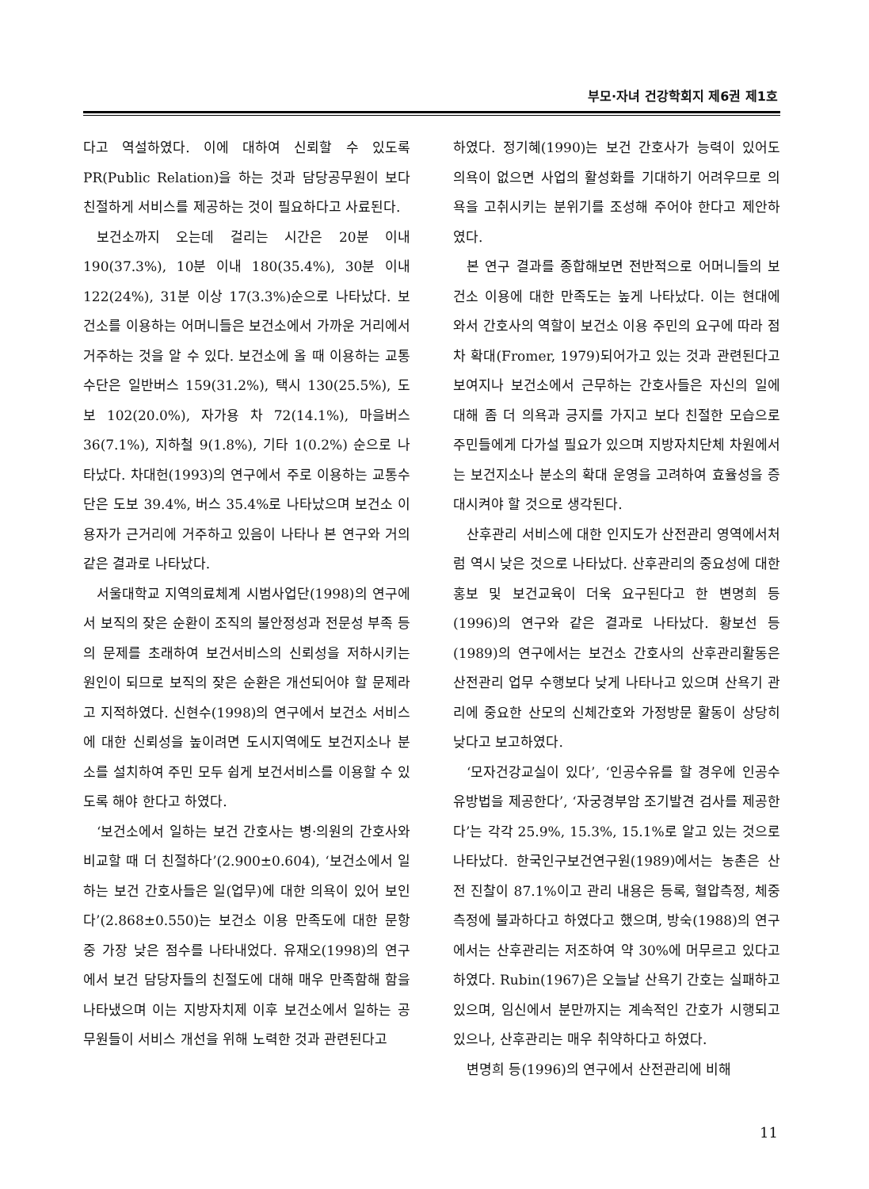부모·자녀 건강학회지 제6권 제1호
다고 역설하였다. 이에 대하여 신뢰할 수 있도록 PR(Public Relation)을 하는 것과 담당공무원이 보다 친절하게 서비스를 제공하는 것이 필요하다고 사료된다.
보건소까지 오는데 걸리는 시간은 20분 이내 190(37.3%), 10분 이내 180(35.4%), 30분 이내 122(24%), 31분 이상 17(3.3%)순으로 나타났다. 보건소를 이용하는 어머니들은 보건소에서 가까운 거리에서 거주하는 것을 알 수 있다. 보건소에 올 때 이용하는 교통수단은 일반버스 159(31.2%), 택시 130(25.5%), 도보 102(20.0%), 자가용 차 72(14.1%), 마을버스 36(7.1%), 지하철 9(1.8%), 기타 1(0.2%) 순으로 나타났다. 차대헌(1993)의 연구에서 주로 이용하는 교통수단은 도보 39.4%, 버스 35.4%로 나타났으며 보건소 이용자가 근거리에 거주하고 있음이 나타나 본 연구와 거의 같은 결과로 나타났다.
서울대학교 지역의료체계 시범사업단(1998)의 연구에서 보직의 잦은 순환이 조직의 불안정성과 전문성 부족 등의 문제를 초래하여 보건서비스의 신뢰성을 저하시키는 원인이 되므로 보직의 잦은 순환은 개선되어야 할 문제라고 지적하였다. 신현수(1998)의 연구에서 보건소 서비스에 대한 신뢰성을 높이려면 도시지역에도 보건지소나 분소를 설치하여 주민 모두 쉽게 보건서비스를 이용할 수 있도록 해야 한다고 하였다.
‘보건소에서 일하는 보건 간호사는 병·의원의 간호사와 비교할 때 더 친절하다’(2.900±0.604), ‘보건소에서 일하는 보건 간호사들은 일(업무)에 대한 의욕이 있어 보인다’(2.868±0.550)는 보건소 이용 만족도에 대한 문항 중 가장 낮은 점수를 나타내었다. 유재오(1998)의 연구에서 보건 담당자들의 친절도에 대해 매우 만족함해 함을 나타냈으며 이는 지방자치제 이후 보건소에서 일하는 공무원들이 서비스 개선을 위해 노력한 것과 관련된다고
하였다. 정기혜(1990)는 보건 간호사가 능력이 있어도 의욕이 없으면 사업의 활성화를 기대하기 어려우므로 의욕을 고취시키는 분위기를 조성해 주어야 한다고 제안하였다.
본 연구 결과를 종합해보면 전반적으로 어머니들의 보건소 이용에 대한 만족도는 높게 나타났다. 이는 현대에 와서 간호사의 역할이 보건소 이용 주민의 요구에 따라 점차 확대(Fromer, 1979)되어가고 있는 것과 관련된다고 보여지나 보건소에서 근무하는 간호사들은 자신의 일에 대해 좀 더 의욕과 긍지를 가지고 보다 친절한 모습으로 주민들에게 다가설 필요가 있으며 지방자치단체 차원에서는 보건지소나 분소의 확대 운영을 고려하여 효율성을 증대시켜야 할 것으로 생각된다.
산후관리 서비스에 대한 인지도가 산전관리 영역에서처럼 역시 낮은 것으로 나타났다. 산후관리의 중요성에 대한 홍보 및 보건교육이 더욱 요구된다고 한 변명희 등(1996)의 연구와 같은 결과로 나타났다. 황보선 등(1989)의 연구에서는 보건소 간호사의 산후관리활동은 산전관리 업무 수행보다 낮게 나타나고 있으며 산욕기 관리에 중요한 산모의 신체간호와 가정방문 활동이 상당히 낮다고 보고하였다.
‘모자건강교실이 있다’, ‘인공수유를 할 경우에 인공수유방법을 제공한다’, ‘자궁경부암 조기발견 검사를 제공한다’는 각각 25.9%, 15.3%, 15.1%로 알고 있는 것으로 나타났다. 한국인구보건연구원(1989)에서는 농촌은 산전 진찰이 87.1%이고 관리 내용은 등록, 혈압측정, 체중측정에 불과하다고 하였다고 했으며, 방숙(1988)의 연구에서는 산후관리는 저조하여 약 30%에 머무르고 있다고 하였다. Rubin(1967)은 오늘날 산욕기 간호는 실패하고 있으며, 임신에서 분만까지는 계속적인 간호가 시행되고 있으나, 산후관리는 매우 취약하다고 하였다.
변명희 등(1996)의 연구에서 산전관리에 비해
11